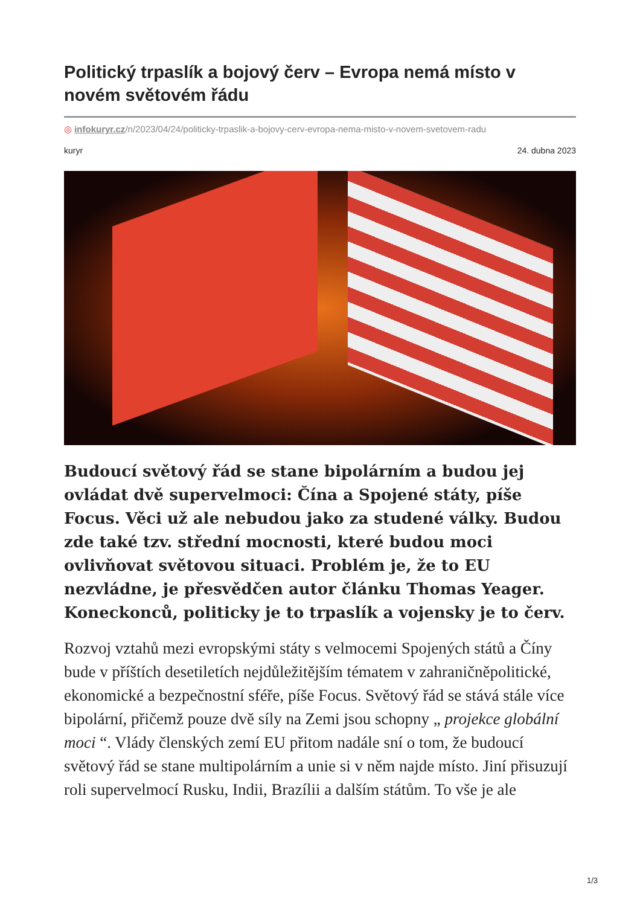Politický trpaslík a bojový červ – Evropa nemá místo v novém světovém řádu
◎ infokuryr.cz/n/2023/04/24/politicky-trpaslik-a-bojovy-cerv-evropa-nema-misto-v-novem-svetovem-radu
kuryr 24. dubna 2023
Budoucí světový řád se stane bipolárním a budou jej ovládat dvě supervelmoci: Čína a Spojené státy, píše Focus. Věci už ale nebudou jako za studené války. Budou zde také tzv. střední mocnosti, které budou moci ovlivňovat světovou situaci. Problém je, že to EU nezvládne, je přesvědčen autor článku Thomas Yeager. Koneckonců, politicky je to trpaslík a vojensky je to červ.
Rozvoj vztahů mezi evropskými státy s velmocemi Spojených států a Číny bude v příštích desetiletích nejdůležitějším tématem v zahraničněpolitické, ekonomické a bezpečnostní sféře, píše Focus. Světový řád se stává stále více bipolární, přičemž pouze dvě síly na Zemi jsou schopny „ projekce globální moci “. Vlády členských zemí EU přitom nadále sní o tom, že budoucí světový řád se stane multipolárním a unie si v něm najde místo. Jiní přisuzují roli supervelmocí Rusku, Indii, Brazílii a dalším státům. To vše je ale
1/3